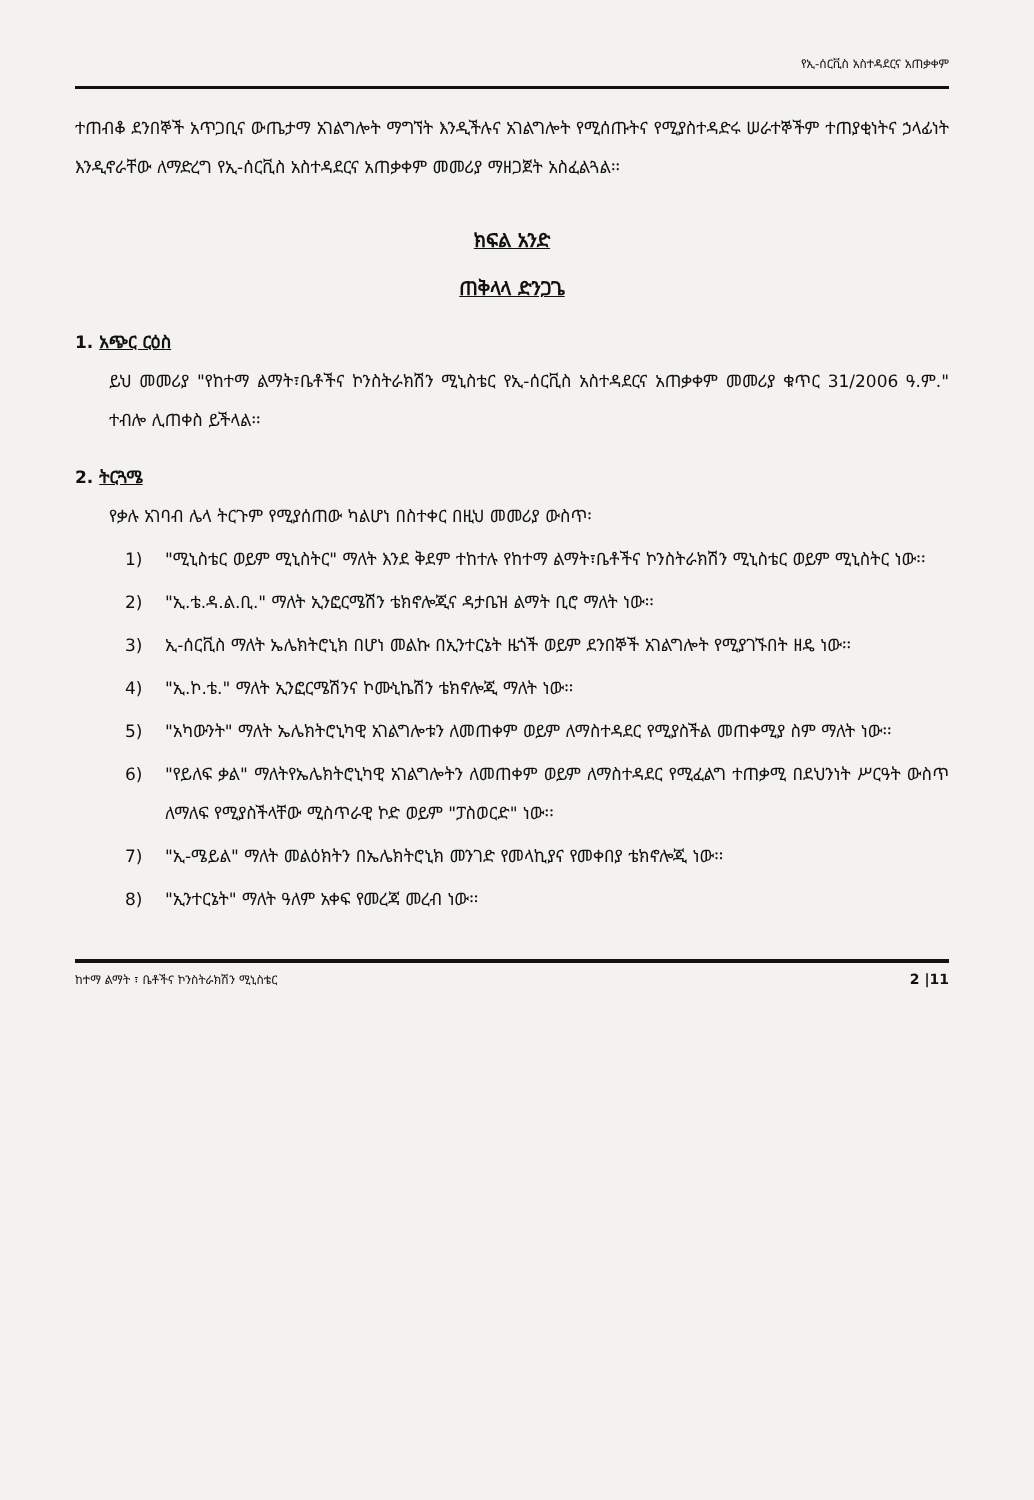የኢ-ሰርቪስ አስተዳደርና አጠቃቀም
ተጠብቆ ደንበኞች አጥጋቢና ውጤታማ አገልግሎት ማግኘት እንዲችሉና አገልግሎት የሚሰጡትና የሚያስተዳድሩ ሠራተኞችም ተጠያቂነትና ኃላፊነት እንዲኖራቸው ለማድረግ የኢ-ሰርቪስ አስተዳደርና አጠቃቀም መመሪያ ማዘጋጀት አስፈልጓል፡፡
ክፍል አንድ
ጠቅላላ ድንጋጌ
1. አጭር ርዕስ
ይህ መመሪያ "የከተማ ልማት፣ቤቶችና ኮንስትራክሽን ሚኒስቴር የኢ-ሰርቪስ አስተዳደርና አጠቃቀም መመሪያ ቁጥር 31/2006 ዓ.ም." ተብሎ ሊጠቀስ ይችላል፡፡
2. ትርጓሜ
የቃሉ አገባብ ሌላ ትርጉም የሚያሰጠው ካልሆነ በስተቀር በዚህ መመሪያ ውስጥ፡
1) "ሚኒስቴር ወይም ሚኒስትር" ማለት እንደ ቅደም ተከተሉ የከተማ ልማት፣ቤቶችና ኮንስትራክሽን ሚኒስቴር ወይም ሚኒስትር ነው፡፡
2) "ኢ.ቴ.ዳ.ል.ቢ." ማለት ኢንፎርሜሽን ቴክኖሎጂና ዳታቤዝ ልማት ቢሮ ማለት ነው፡፡
3) ኢ-ሰርቪስ ማለት ኤሌክትሮኒክ በሆነ መልኩ በኢንተርኔት ዜጎች ወይም ደንበኞች አገልግሎት የሚያገኙበት ዘዴ ነው፡፡
4) "ኢ.ኮ.ቴ." ማለት ኢንፎርሜሽንና ኮሙኒኬሽን ቴክኖሎጂ ማለት ነው፡፡
5) "አካውንት" ማለት ኤሌክትሮኒካዊ አገልግሎቱን ለመጠቀም ወይም ለማስተዳደር የሚያስችል መጠቀሚያ ስም ማለት ነው፡፡
6) "የይለፍ ቃል" ማለትየኤሌክትሮኒካዊ አገልግሎትን ለመጠቀም ወይም ለማስተዳደር የሚፈልግ ተጠቃሚ በደህንነት ሥርዓት ውስጥ ለማለፍ የሚያስችላቸው ሚስጥራዊ ኮድ ወይም "ፓስወርድ" ነው፡፡
7) "ኢ-ሜይል" ማለት መልዕክትን በኤሌክትሮኒክ መንገድ የመላኪያና የመቀበያ ቴክኖሎጂ ነው፡፡
8) "ኢንተርኔት" ማለት ዓለም አቀፍ የመረጃ መረብ ነው፡፡
ከተማ ልማት ፣ ቤቶችና ኮንስትራክሽን ሚኒስቴር 2 |11